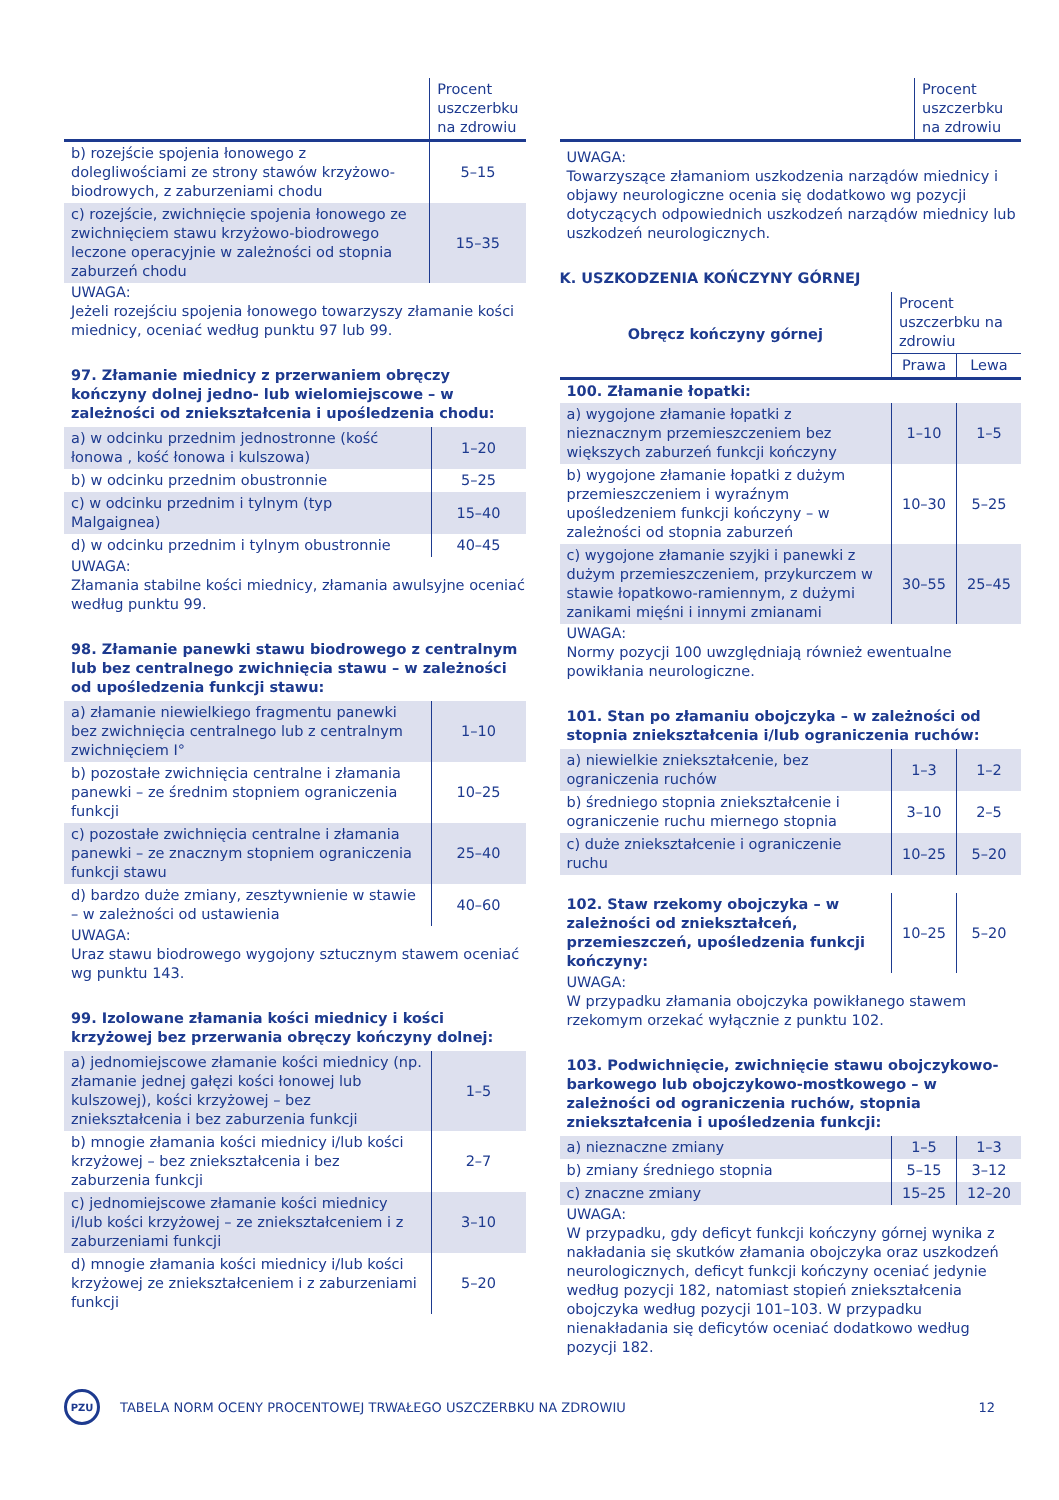| | Procent uszczerbku na zdrowiu |
| --- | --- |
| b) rozejście spojenia łonowego z dolegliwościami ze strony stawów krzyżowo-biodrowych, z zaburzeniami chodu | 5–15 |
| c) rozejście, zwichnięcie spojenia łonowego ze zwichnięciem stawu krzyżowo-biodrowego leczone operacyjnie w zależności od stopnia zaburzeń chodu | 15–35 |
UWAGA:
Jeżeli rozejściu spojenia łonowego towarzyszy złamanie kości miednicy, oceniać według punktu 97 lub 99.
97. Złamanie miednicy z przerwaniem obręczy kończyny dolnej jedno- lub wielomiejscowe – w zależności od zniekształcenia i upośledzenia chodu:
| a) w odcinku przednim jednostronne (kość łonowa , kość łonowa i kulszowa) | 1–20 |
| b) w odcinku przednim obustronnie | 5–25 |
| c) w odcinku przednim i tylnym (typ Malgaignea) | 15–40 |
| d) w odcinku przednim i tylnym obustronnie | 40–45 |
UWAGA:
Złamania stabilne kości miednicy, złamania awulsyjne oceniać według punktu 99.
98. Złamanie panewki stawu biodrowego z centralnym lub bez centralnego zwichnięcia stawu – w zależności od upośledzenia funkcji stawu:
| a) złamanie niewielkiego fragmentu panewki bez zwichnięcia centralnego lub z centralnym zwichnięciem I° | 1–10 |
| b) pozostałe zwichnięcia centralne i złamania panewki – ze średnim stopniem ograniczenia funkcji | 10–25 |
| c) pozostałe zwichnięcia centralne i złamania panewki – ze znacznym stopniem ograniczenia funkcji stawu | 25–40 |
| d) bardzo duże zmiany, zesztywnienie w stawie – w zależności od ustawienia | 40–60 |
UWAGA:
Uraz stawu biodrowego wygojony sztucznym stawem oceniać wg punktu 143.
99. Izolowane złamania kości miednicy i kości krzyżowej bez przerwania obręczy kończyny dolnej:
| a) jednomiejscowe złamanie kości miednicy (np. złamanie jednej gałęzi kości łonowej lub kulszowej), kości krzyżowej – bez zniekształcenia i bez zaburzenia funkcji | 1–5 |
| b) mnogie złamania kości miednicy i/lub kości krzyżowej – bez zniekształcenia i bez zaburzenia funkcji | 2–7 |
| c) jednomiejscowe złamanie kości miednicy i/lub kości krzyżowej – ze zniekształceniem i z zaburzeniami funkcji | 3–10 |
| d) mnogie złamania kości miednicy i/lub kości krzyżowej ze zniekształceniem i z zaburzeniami funkcji | 5–20 |
| | Procent uszczerbku na zdrowiu |
| --- | --- |
UWAGA:
Towarzyszące złamaniom uszkodzenia narządów miednicy i objawy neurologiczne ocenia się dodatkowo wg pozycji dotyczących odpowiednich uszkodzeń narządów miednicy lub uszkodzeń neurologicznych.
K. USZKODZENIA KOŃCZYNY GÓRNEJ
| Obręcz kończyny górnej | Procent uszczerbku na zdrowiu | |
| --- | --- | --- |
| | Prawa | Lewa |
| 100. Złamanie łopatki: | | |
| a) wygojone złamanie łopatki z nieznacznym przemieszczeniem bez większych zaburzeń funkcji kończyny | 1–10 | 1–5 |
| b) wygojone złamanie łopatki z dużym przemieszczeniem i wyraźnym upośledzeniem funkcji kończyny – w zależności od stopnia zaburzeń | 10–30 | 5–25 |
| c) wygojone złamanie szyjki i panewki z dużym przemieszczeniem, przykurczem w stawie łopatkowo-ramiennym, z dużymi zanikami mięśni i innymi zmianami | 30–55 | 25–45 |
UWAGA:
Normy pozycji 100 uwzględniają również ewentualne powikłania neurologiczne.
101. Stan po złamaniu obojczyka – w zależności od stopnia zniekształcenia i/lub ograniczenia ruchów:
| a) niewielkie zniekształcenie, bez ograniczenia ruchów | 1–3 | 1–2 |
| b) średniego stopnia zniekształcenie i ograniczenie ruchu miernego stopnia | 3–10 | 2–5 |
| c) duże zniekształcenie i ograniczenie ruchu | 10–25 | 5–20 |
| 102. Staw rzekomy obojczyka – w zależności od zniekształceń, przemieszczeń, upośledzenia funkcji kończyny: | 10–25 | 5–20 |
UWAGA:
W przypadku złamania obojczyka powikłanego stawem rzekomym orzekać wyłącznie z punktu 102.
103. Podwichnięcie, zwichnięcie stawu obojczykowo-barkowego lub obojczykowo-mostkowego – w zależności od ograniczenia ruchów, stopnia zniekształcenia i upośledzenia funkcji:
| a) nieznaczne zmiany | 1–5 | 1–3 |
| b) zmiany średniego stopnia | 5–15 | 3–12 |
| c) znaczne zmiany | 15–25 | 12–20 |
UWAGA:
W przypadku, gdy deficyt funkcji kończyny górnej wynika z nakładania się skutków złamania obojczyka oraz uszkodzeń neurologicznych, deficyt funkcji kończyny oceniać jedynie według pozycji 182, natomiast stopień zniekształcenia obojczyka według pozycji 101–103. W przypadku nienakładania się deficytów oceniać dodatkowo według pozycji 182.
PZU
TABELA NORM OCENY PROCENTOWEJ TRWAŁEGO USZCZERBKU NA ZDROWIU 12